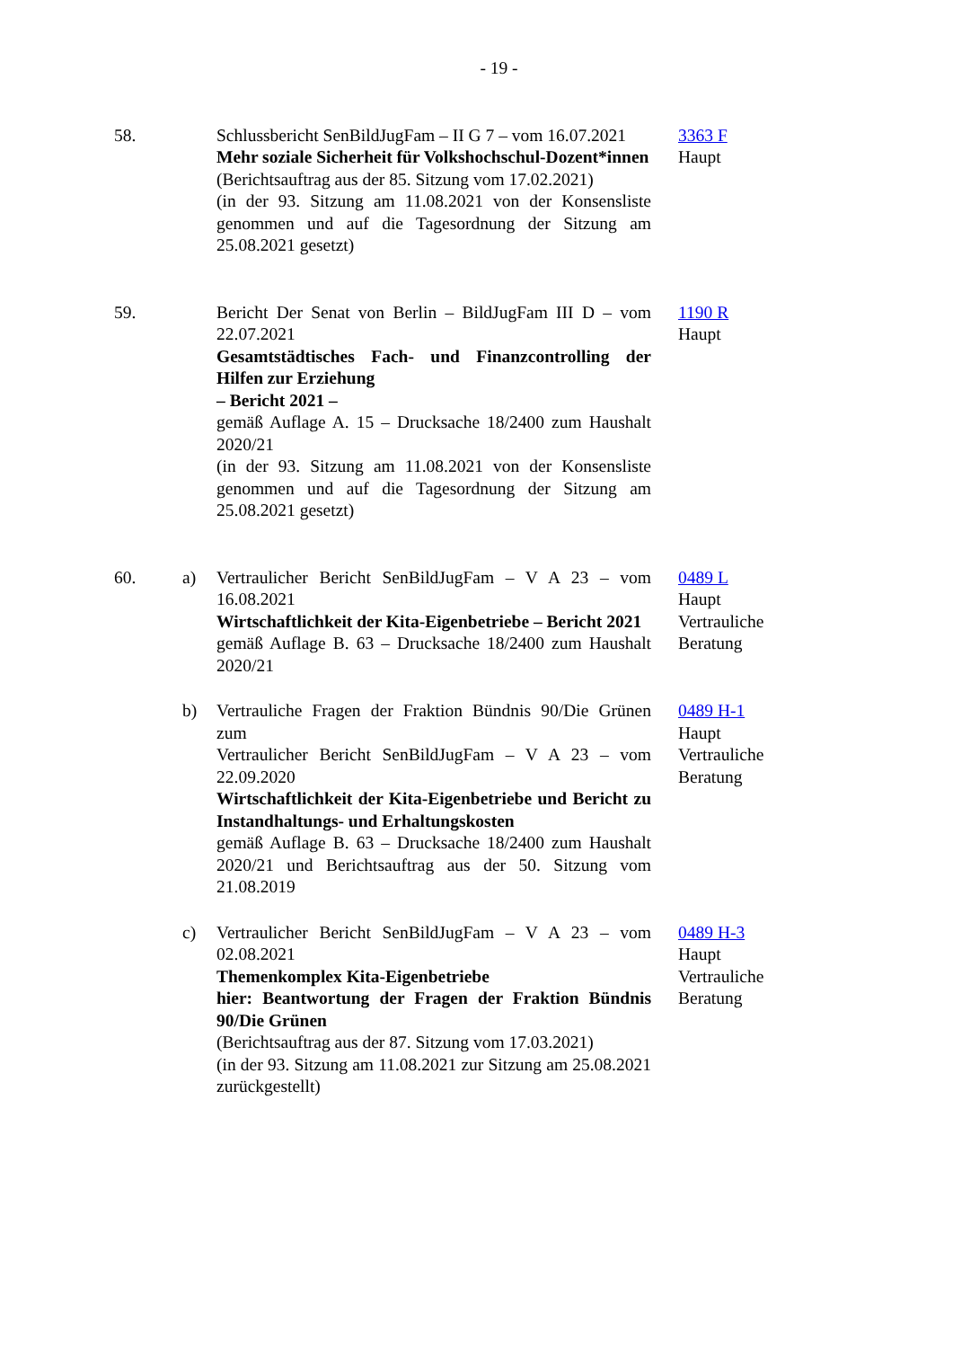- 19 -
58. Schlussbericht SenBildJugFam – II G 7 – vom 16.07.2021
Mehr soziale Sicherheit für Volkshochschul-Dozent*innen
(Berichtsauftrag aus der 85. Sitzung vom 17.02.2021)
(in der 93. Sitzung am 11.08.2021 von der Konsensliste genommen und auf die Tagesordnung der Sitzung am 25.08.2021 gesetzt)
3363 F
Haupt
59. Bericht Der Senat von Berlin – BildJugFam III D – vom 22.07.2021
Gesamtstädtisches Fach- und Finanzcontrolling der Hilfen zur Erziehung
– Bericht 2021 –
gemäß Auflage A. 15 – Drucksache 18/2400 zum Haushalt 2020/21
(in der 93. Sitzung am 11.08.2021 von der Konsensliste genommen und auf die Tagesordnung der Sitzung am 25.08.2021 gesetzt)
1190 R
Haupt
60. a) Vertraulicher Bericht SenBildJugFam – V A 23 – vom 16.08.2021
Wirtschaftlichkeit der Kita-Eigenbetriebe – Bericht 2021
gemäß Auflage B. 63 – Drucksache 18/2400 zum Haushalt 2020/21
0489 L
Haupt
Vertrauliche
Beratung
b) Vertrauliche Fragen der Fraktion Bündnis 90/Die Grünen zum
Vertraulicher Bericht SenBildJugFam – V A 23 – vom 22.09.2020
Wirtschaftlichkeit der Kita-Eigenbetriebe und Bericht zu Instandhaltungs- und Erhaltungskosten
gemäß Auflage B. 63 – Drucksache 18/2400 zum Haushalt 2020/21 und Berichtsauftrag aus der 50. Sitzung vom 21.08.2019
0489 H-1
Haupt
Vertrauliche
Beratung
c) Vertraulicher Bericht SenBildJugFam – V A 23 – vom 02.08.2021
Themenkomplex Kita-Eigenbetriebe
hier: Beantwortung der Fragen der Fraktion Bündnis 90/Die Grünen
(Berichtsauftrag aus der 87. Sitzung vom 17.03.2021)
(in der 93. Sitzung am 11.08.2021 zur Sitzung am 25.08.2021 zurückgestellt)
0489 H-3
Haupt
Vertrauliche
Beratung